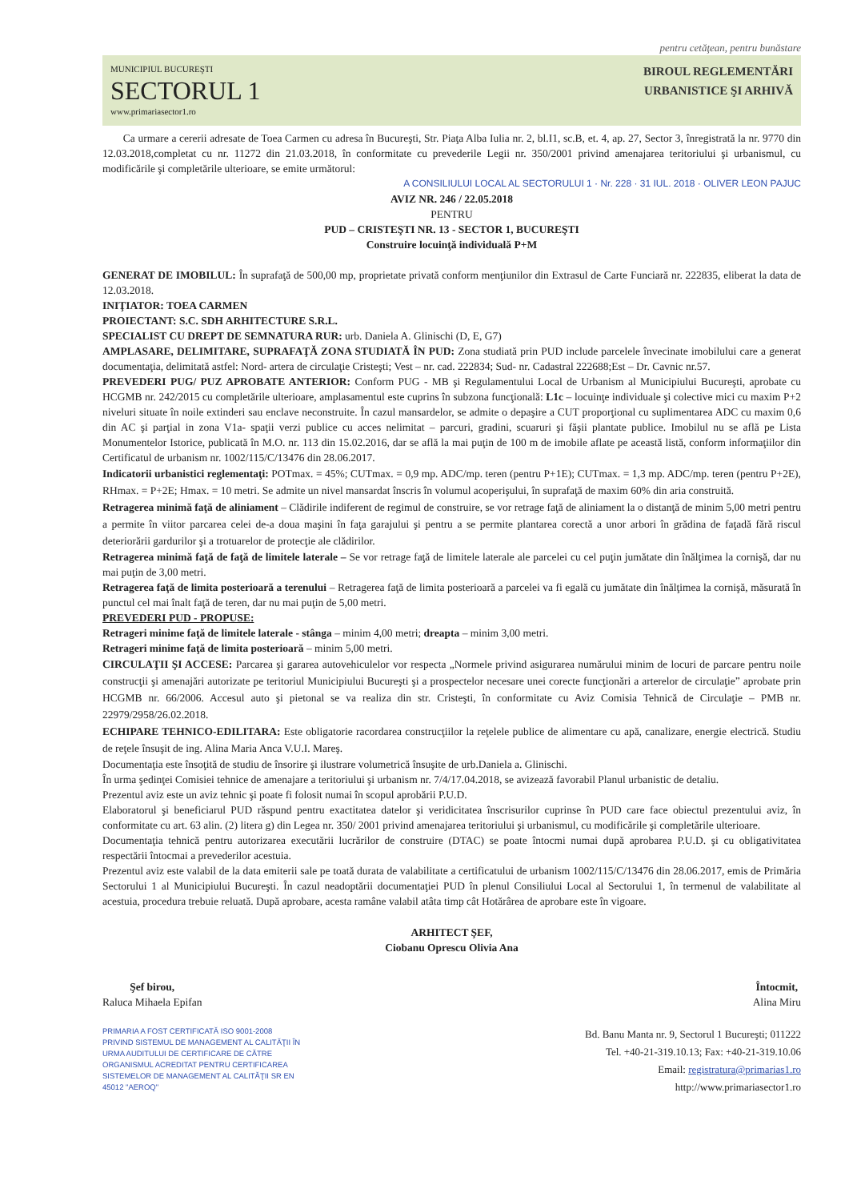pentru cetăţean, pentru bunăstare
MUNICIPIUL BUCUREŞTI
SECTORUL 1
www.primariasector1.ro
BIROUL REGLEMENTĂRI
URBANISTICE ŞI ARHIVĂ
Ca urmare a cererii adresate de Toea Carmen cu adresa în Bucureşti, Str. Piaţa Alba Iulia nr. 2, bl.I1, sc.B, et. 4, ap. 27, Sector 3, înregistrată la nr. 9770 din 12.03.2018,completat cu nr. 11272 din 21.03.2018, în conformitate cu prevederile Legii nr. 350/2001 privind amenajarea teritoriului şi urbanismul, cu modificările şi completările ulterioare, se emite următorul:
A CONSILIULUI LOCAL AL SECTORULUI 1 · Nr. 228 · 31 IUL. 2018 · OLIVER LEON PAJUC
AVIZ NR. 246 / 22.05.2018
PENTRU
PUD – CRISTEŞTI NR. 13 - SECTOR 1, BUCUREŞTI
Construire locuinţă individuală P+M
GENERAT DE IMOBILUL: În suprafaţă de 500,00 mp, proprietate privată conform menţiunilor din Extrasul de Carte Funciară nr. 222835, eliberat la data de 12.03.2018.
INIŢIATOR: TOEA CARMEN
PROIECTANT: S.C. SDH ARHITECTURE S.R.L.
SPECIALIST CU DREPT DE SEMNATURA RUR: urb. Daniela A. Glinischi (D, E, G7)
AMPLASARE, DELIMITARE, SUPRAFAŢĂ ZONA STUDIATĂ ÎN PUD: Zona studiată prin PUD include parcelele învecinate imobilului care a generat documentaţia, delimitată astfel: Nord- artera de circulaţie Cristeşti; Vest – nr. cad. 222834; Sud- nr. Cadastral 222688;Est – Dr. Cavnic nr.57.
PREVEDERI PUG/ PUZ APROBATE ANTERIOR: Conform PUG - MB şi Regulamentului Local de Urbanism al Municipiului Bucureşti, aprobate cu HCGMB nr. 242/2015 cu completările ulterioare, amplasamentul este cuprins în subzona funcţională: L1c – locuinţe individuale şi colective mici cu maxim P+2 niveluri situate în noile extinderi sau enclave neconstruite. În cazul mansardelor, se admite o depaşire a CUT proporţional cu suplimentarea ADC cu maxim 0,6 din AC şi parţial in zona V1a- spaţii verzi publice cu acces nelimitat – parcuri, gradini, scuaruri şi făşii plantate publice. Imobilul nu se află pe Lista Monumentelor Istorice, publicată în M.O. nr. 113 din 15.02.2016, dar se află la mai puţin de 100 m de imobile aflate pe această listă, conform informaţiilor din Certificatul de urbanism nr. 1002/115/C/13476 din 28.06.2017.
Indicatorii urbanistici reglementaţi: POTmax. = 45%; CUTmax. = 0,9 mp. ADC/mp. teren (pentru P+1E); CUTmax. = 1,3 mp. ADC/mp. teren (pentru P+2E), RHmax. = P+2E; Hmax. = 10 metri. Se admite un nivel mansardat înscris în volumul acoperişului, în suprafaţă de maxim 60% din aria construită.
Retragerea minimă faţă de aliniament – Clădirile indiferent de regimul de construire, se vor retrage faţă de aliniament la o distanţă de minim 5,00 metri pentru a permite în viitor parcarea celei de-a doua maşini în faţa garajului şi pentru a se permite plantarea corectă a unor arbori în grădina de faţadă fără riscul deteriorării gardurilor şi a trotuarelor de protecţie ale clădirilor.
Retragerea minimă faţă de faţă de limitele laterale – Se vor retrage faţă de limitele laterale ale parcelei cu cel puţin jumătate din înălţimea la cornişă, dar nu mai puţin de 3,00 metri.
Retragerea faţă de limita posterioară a terenului – Retragerea faţă de limita posterioară a parcelei va fi egală cu jumătate din înălţimea la cornişă, măsurată în punctul cel mai înalt faţă de teren, dar nu mai puţin de 5,00 metri.
PREVEDERI PUD - PROPUSE:
Retrageri minime faţă de limitele laterale - stânga – minim 4,00 metri; dreapta – minim 3,00 metri.
Retrageri minime faţă de limita posterioară – minim 5,00 metri.
CIRCULAŢII ŞI ACCESE: Parcarea şi gararea autovehiculelor vor respecta „Normele privind asigurarea numărului minim de locuri de parcare pentru noile construcţii şi amenajări autorizate pe teritoriul Municipiului Bucureşti şi a prospectelor necesare unei corecte funcţionări a arterelor de circulaţie” aprobate prin HCGMB nr. 66/2006. Accesul auto şi pietonal se va realiza din str. Cristeşti, în conformitate cu Aviz Comisia Tehnică de Circulaţie – PMB nr. 22979/2958/26.02.2018.
ECHIPARE TEHNICO-EDILITARA: Este obligatorie racordarea construcţiilor la reţelele publice de alimentare cu apă, canalizare, energie electrică. Studiu de reţele însuşit de ing. Alina Maria Anca V.U.I. Mareş.
Documentaţia este însoţită de studiu de însorire şi ilustrare volumetrică însuşite de urb.Daniela a. Glinischi.
În urma şedinţei Comisiei tehnice de amenajare a teritoriului şi urbanism nr. 7/4/17.04.2018, se avizează favorabil Planul urbanistic de detaliu.
Prezentul aviz este un aviz tehnic şi poate fi folosit numai în scopul aprobării P.U.D.
Elaboratorul şi beneficiarul PUD răspund pentru exactitatea datelor şi veridicitatea înscrisurilor cuprinse în PUD care face obiectul prezentului aviz, în conformitate cu art. 63 alin. (2) litera g) din Legea nr. 350/ 2001 privind amenajarea teritoriului şi urbanismul, cu modificările şi completările ulterioare.
Documentaţia tehnică pentru autorizarea executării lucrărilor de construire (DTAC) se poate întocmi numai după aprobarea P.U.D. şi cu obligativitatea respectării întocmai a prevederilor acestuia.
Prezentul aviz este valabil de la data emiterii sale pe toată durata de valabilitate a certificatului de urbanism 1002/115/C/13476 din 28.06.2017, emis de Primăria Sectorului 1 al Municipiului Bucureşti. În cazul neadoptării documentaţiei PUD în plenul Consiliului Local al Sectorului 1, în termenul de valabilitate al acestuia, procedura trebuie reluată. După aprobare, acesta ramâne valabil atâta timp cât Hotărârea de aprobare este în vigoare.
ARHITECT ŞEF,
Ciobanu Oprescu Olivia Ana
Şef birou,
Raluca Mihaela Epifan
Întocmit,
Alina Miru
PRIMARIA A FOST CERTIFICATĂ ISO 9001-2008 PRIVIND SISTEMUL DE MANAGEMENT AL CALITĂŢII ÎN URMA AUDITULUI DE CERTIFICARE DE CĂTRE ORGANISMUL ACREDITAT PENTRU CERTIFICAREA SISTEMELOR DE MANAGEMENT AL CALITĂŢII SR EN 45012 "AEROQ"
Bd. Banu Manta nr. 9, Sectorul 1 Bucureşti; 011222
Tel. +40-21-319.10.13; Fax: +40-21-319.10.06
Email: registratura@primarias1.ro
http://www.primariasector1.ro